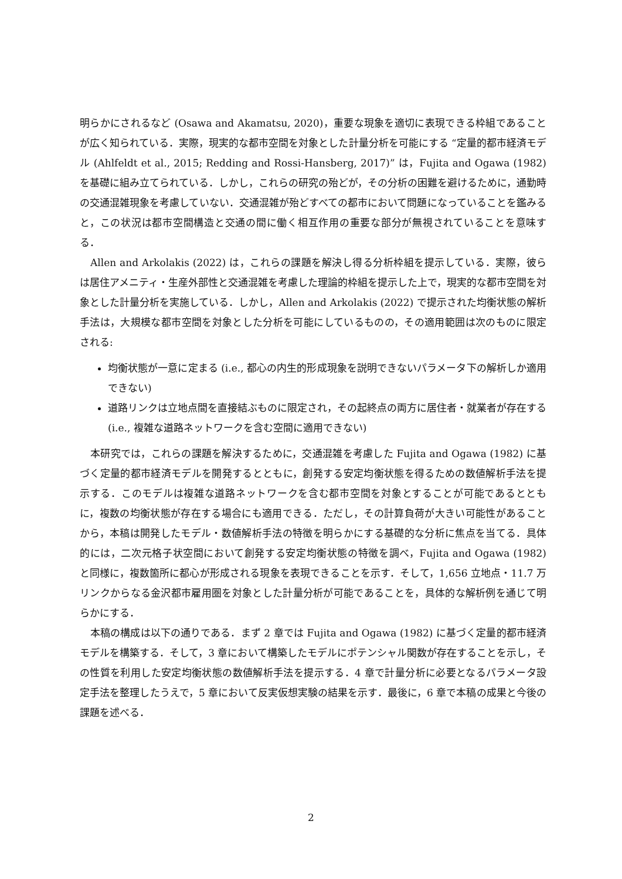明らかにされるなど (Osawa and Akamatsu, 2020)，重要な現象を適切に表現できる枠組であることが広く知られている．実際，現実的な都市空間を対象とした計量分析を可能にする “定量的都市経済モデル (Ahlfeldt et al., 2015; Redding and Rossi-Hansberg, 2017)” は，Fujita and Ogawa (1982) を基礎に組み立てられている．しかし，これらの研究の殆どが，その分析の困難を避けるために，通勤時の交通混雑現象を考慮していない．交通混雑が殆どすべての都市において問題になっていることを鑑みると，この状況は都市空間構造と交通の間に働く相互作用の重要な部分が無視されていることを意味する．
Allen and Arkolakis (2022) は，これらの課題を解決し得る分析枠組を提示している．実際，彼らは居住アメニティ・生産外部性と交通混雑を考慮した理論的枠組を提示した上で，現実的な都市空間を対象とした計量分析を実施している．しかし，Allen and Arkolakis (2022) で提示された均衡状態の解析手法は，大規模な都市空間を対象とした分析を可能にしているものの，その適用範囲は次のものに限定される:
均衡状態が一意に定まる (i.e., 都心の内生的形成現象を説明できないパラメータ下の解析しか適用できない)
道路リンクは立地点間を直接結ぶものに限定され，その起終点の両方に居住者・就業者が存在する (i.e., 複雑な道路ネットワークを含む空間に適用できない)
本研究では，これらの課題を解決するために，交通混雑を考慮した Fujita and Ogawa (1982) に基づく定量的都市経済モデルを開発するとともに，創発する安定均衡状態を得るための数値解析手法を提示する．このモデルは複雑な道路ネットワークを含む都市空間を対象とすることが可能であるとともに，複数の均衡状態が存在する場合にも適用できる．ただし，その計算負荷が大きい可能性があることから，本稿は開発したモデル・数値解析手法の特徴を明らかにする基礎的な分析に焦点を当てる．具体的には，二次元格子状空間において創発する安定均衡状態の特徴を調べ，Fujita and Ogawa (1982) と同様に，複数箇所に都心が形成される現象を表現できることを示す．そして，1,656 立地点・11.7 万リンクからなる金沢都市雇用圏を対象とした計量分析が可能であることを，具体的な解析例を通じて明らかにする．
本稿の構成は以下の通りである．まず 2 章では Fujita and Ogawa (1982) に基づく定量的都市経済モデルを構築する．そして，3 章において構築したモデルにポテンシャル関数が存在することを示し，その性質を利用した安定均衡状態の数値解析手法を提示する．4 章で計量分析に必要となるパラメータ設定手法を整理したうえで，5 章において反実仮想実験の結果を示す．最後に，6 章で本稿の成果と今後の課題を述べる．
2